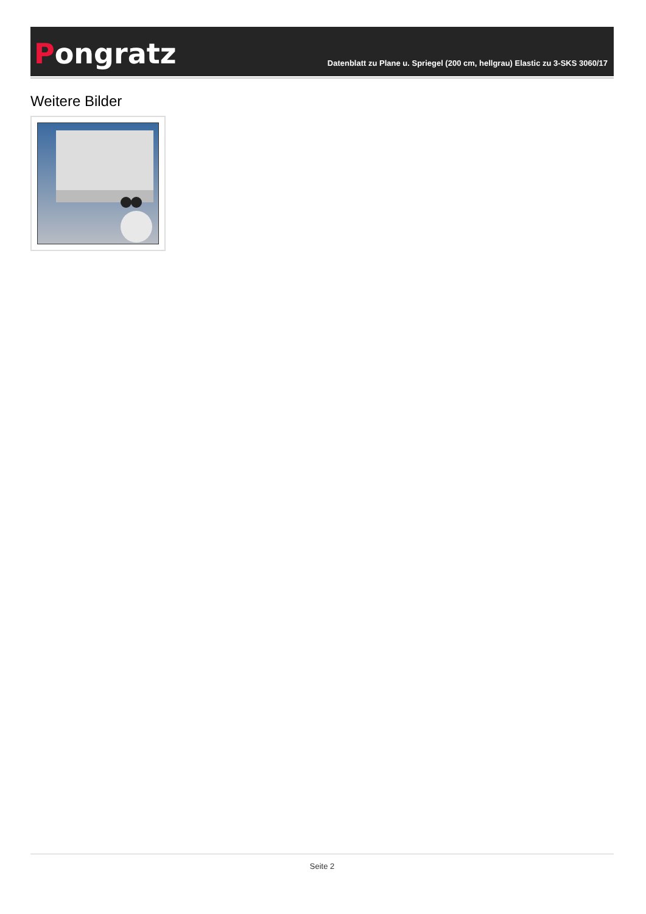Pongratz
Datenblatt zu Plane u. Spriegel (200 cm, hellgrau) Elastic zu 3-SKS 3060/17
Weitere Bilder
Seite 2